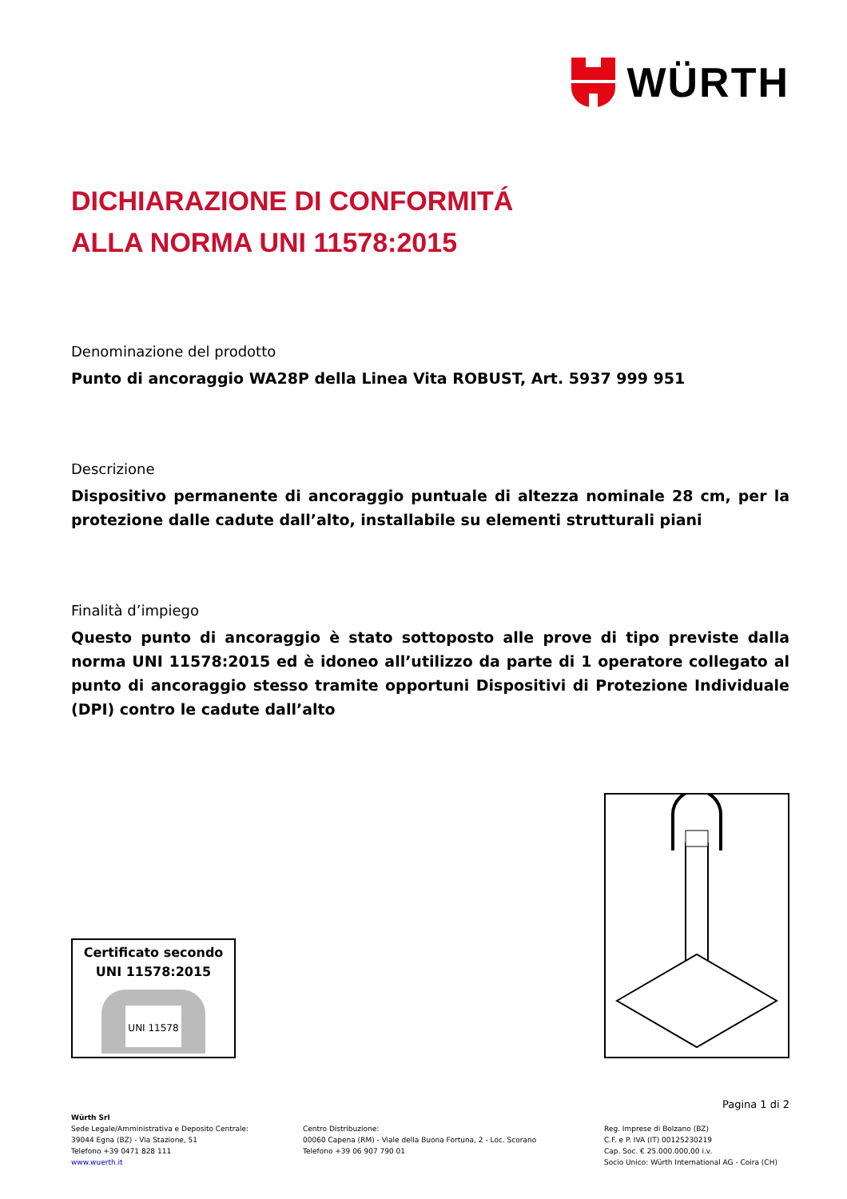WÜRTH
DICHIARAZIONE DI CONFORMITÁ
ALLA NORMA UNI 11578:2015
Denominazione del prodotto
Punto di ancoraggio WA28P della Linea Vita ROBUST, Art. 5937 999 951
Descrizione
Dispositivo permanente di ancoraggio puntuale di altezza nominale 28 cm, per la protezione dalle cadute dall’alto, installabile su elementi strutturali piani
Finalità d’impiego
Questo punto di ancoraggio è stato sottoposto alle prove di tipo previste dalla norma UNI 11578:2015 ed è idoneo all’utilizzo da parte di 1 operatore collegato al punto di ancoraggio stesso tramite opportuni Dispositivi di Protezione Individuale (DPI) contro le cadute dall’alto
Certificato secondo
UNI 11578:2015
UNI 11578
Pagina 1 di 2
Würth Srl
Sede Legale/Amministrativa e Deposito Centrale:
39044 Egna (BZ) - Via Stazione, 51
Telefono +39 0471 828 111
www.wuerth.it
Centro Distribuzione:
00060 Capena (RM) - Viale della Buona Fortuna, 2 - Loc. Scorano
Telefono +39 06 907 790 01
Reg. Imprese di Bolzano (BZ)
C.F. e P. IVA (IT) 00125230219
Cap. Soc. € 25.000.000,00 i.v.
Socio Unico: Würth International AG - Coira (CH)